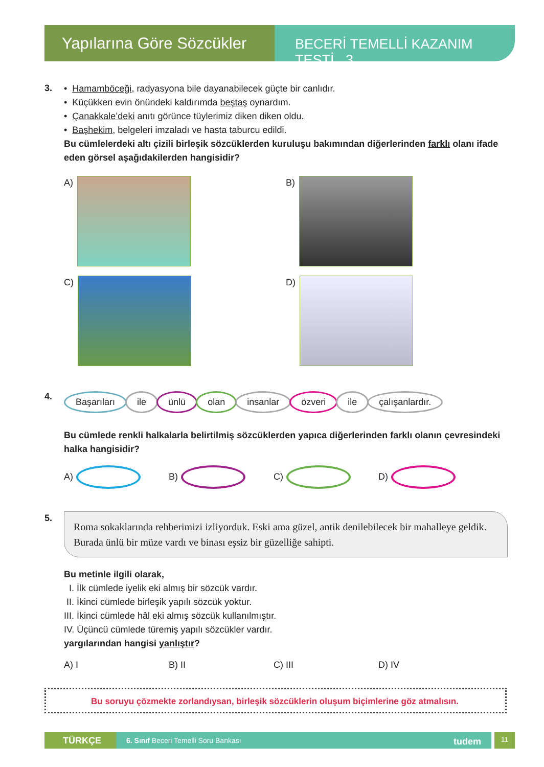Yapılarına Göre Sözcükler
BECERİ TEMELLİ KAZANIM TESTİ 3
3.
• Hamamböceği, radyasyona bile dayanabilecek güçte bir canlıdır.
• Küçükken evin önündeki kaldırımda beştaş oynardım.
• Çanakkale’deki anıtı görünce tüylerimiz diken diken oldu.
• Başhekim, belgeleri imzaladı ve hasta taburcu edildi.
Bu cümlelerdeki altı çizili birleşik sözcüklerden kuruluşu bakımından diğerlerinden farklı olanı ifade eden görsel aşağıdakilerden hangisidir?
A)
B)
C)
D)
4.
Başarıları ile ünlü olan insanlar özveri ile çalışanlardır.
Bu cümlede renkli halkalarla belirtilmiş sözcüklerden yapıca diğerlerinden farklı olanın çevresindeki halka hangisidir?
A) B) C) D)
5.
Roma sokaklarında rehberimizi izliyorduk. Eski ama güzel, antik denilebilecek bir mahalleye geldik. Burada ünlü bir müze vardı ve binası eşsiz bir güzelliğe sahipti.
Bu metinle ilgili olarak,
I. İlk cümlede iyelik eki almış bir sözcük vardır.
II. İkinci cümlede birleşik yapılı sözcük yoktur.
III. İkinci cümlede hâl eki almış sözcük kullanılmıştır.
IV. Üçüncü cümlede türemiş yapılı sözcükler vardır.
yargılarından hangisi yanlıştır?
A) I B) II C) III D) IV
Bu soruyu çözmekte zorlandıysan, birleşik sözcüklerin oluşum biçimlerine göz atmalısın.
TÜRKÇE
6. Sınıf Beceri Temelli Soru Bankası tudem
11